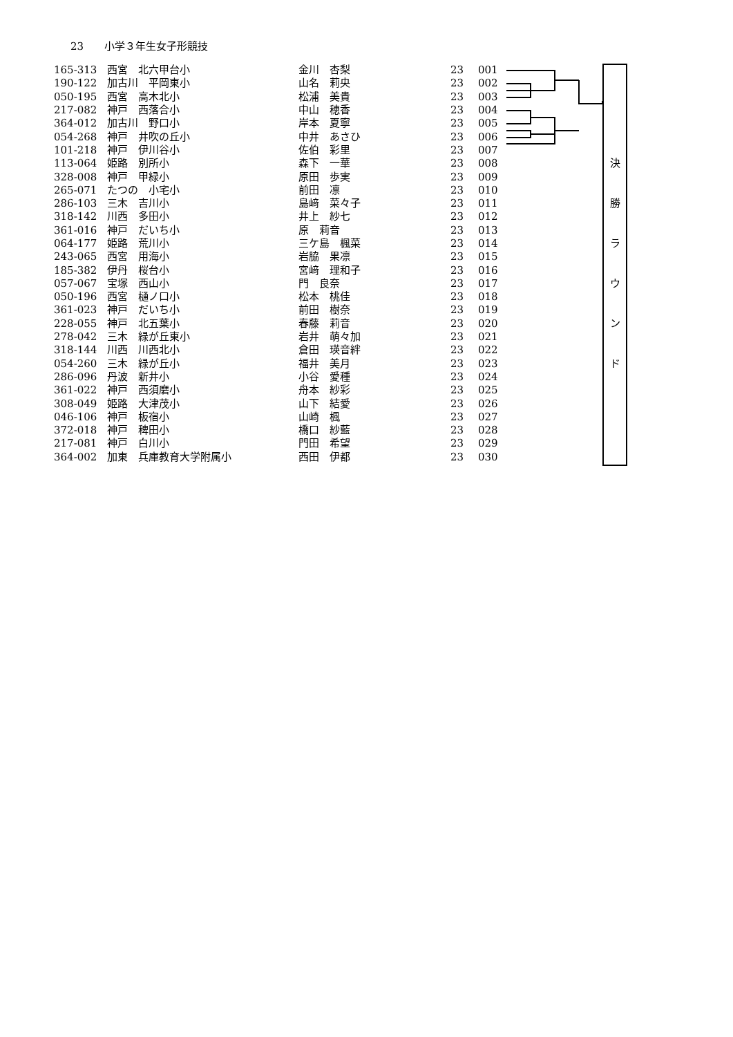23　　小学３年生女子形競技
決
勝
ラ
ウ
ン
ド
| 165-313 | 西宮 北六甲台小 | 金川 杏梨 | 23 | 001 |
| 190-122 | 加古川 平岡東小 | 山名 莉央 | 23 | 002 |
| 050-195 | 西宮 高木北小 | 松浦 美貴 | 23 | 003 |
| 217-082 | 神戸 西落合小 | 中山 穂香 | 23 | 004 |
| 364-012 | 加古川 野口小 | 岸本 夏寧 | 23 | 005 |
| 054-268 | 神戸 井吹の丘小 | 中井 あさひ | 23 | 006 |
| 101-218 | 神戸 伊川谷小 | 佐伯 彩里 | 23 | 007 |
| 113-064 | 姫路 別所小 | 森下 一華 | 23 | 008 |
| 328-008 | 神戸 甲緑小 | 原田 歩実 | 23 | 009 |
| 265-071 | たつの 小宅小 | 前田 凛 | 23 | 010 |
| 286-103 | 三木 吉川小 | 島﨑 菜々子 | 23 | 011 |
| 318-142 | 川西 多田小 | 井上 紗七 | 23 | 012 |
| 361-016 | 神戸 だいち小 | 原 莉音 | 23 | 013 |
| 064-177 | 姫路 荒川小 | 三ケ島 楓菜 | 23 | 014 |
| 243-065 | 西宮 用海小 | 岩脇 果凛 | 23 | 015 |
| 185-382 | 伊丹 桜台小 | 宮﨑 理和子 | 23 | 016 |
| 057-067 | 宝塚 西山小 | 門 良奈 | 23 | 017 |
| 050-196 | 西宮 樋ノ口小 | 松本 桃佳 | 23 | 018 |
| 361-023 | 神戸 だいち小 | 前田 樹奈 | 23 | 019 |
| 228-055 | 神戸 北五葉小 | 春藤 莉音 | 23 | 020 |
| 278-042 | 三木 緑が丘東小 | 岩井 萌々加 | 23 | 021 |
| 318-144 | 川西 川西北小 | 倉田 瑛音絆 | 23 | 022 |
| 054-260 | 三木 緑が丘小 | 福井 美月 | 23 | 023 |
| 286-096 | 丹波 新井小 | 小谷 愛種 | 23 | 024 |
| 361-022 | 神戸 西須磨小 | 舟本 紗彩 | 23 | 025 |
| 308-049 | 姫路 大津茂小 | 山下 結愛 | 23 | 026 |
| 046-106 | 神戸 板宿小 | 山崎 楓 | 23 | 027 |
| 372-018 | 神戸 稗田小 | 橋口 紗藍 | 23 | 028 |
| 217-081 | 神戸 白川小 | 門田 希望 | 23 | 029 |
| 364-002 | 加東 兵庫教育大学附属小 | 西田 伊都 | 23 | 030 |